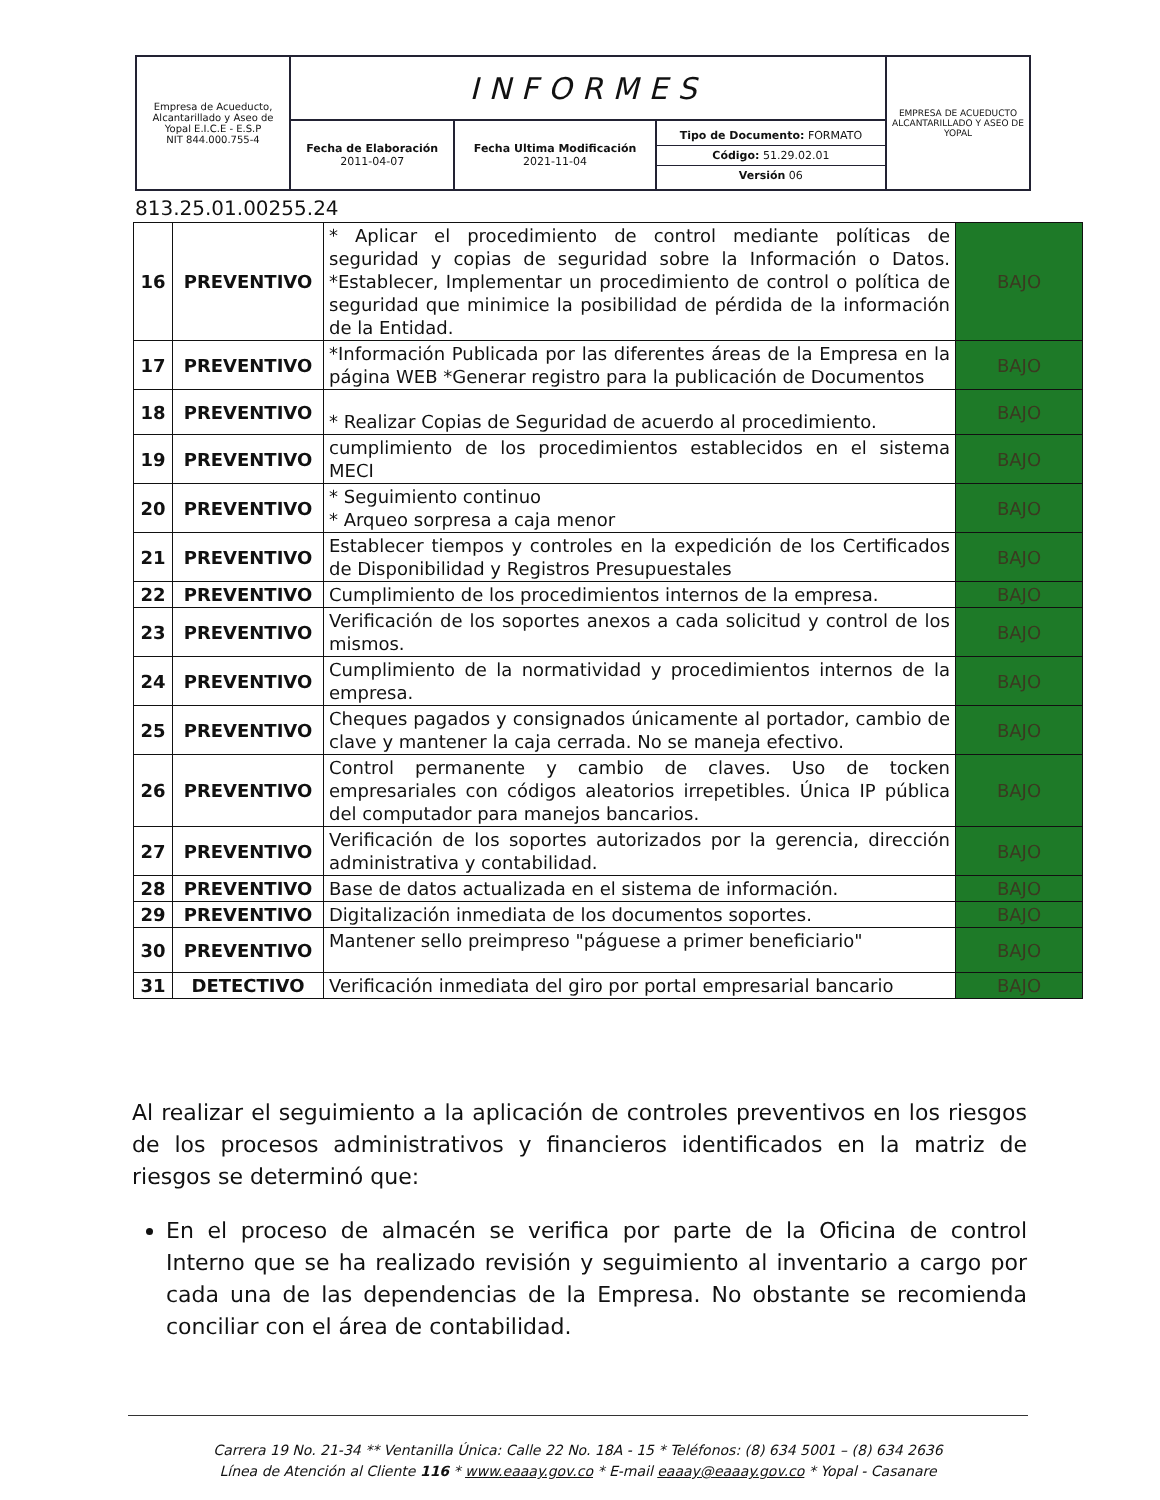| Empresa de Acueducto, Alcantarillado y Aseo de Yopal E.I.C.E - E.S.P NIT 844.000.755-4 | INFORMES | | | EMPRESA DE ACUEDUCTO ALCANTARILLADO Y ASEO DE YOPAL |
| | Fecha de Elaboración 2011-04-07 | Fecha Ultima Modificación 2021-11-04 | Tipo de Documento: FORMATO Código: 51.29.02.01 Versión 06 | |
813.25.01.00255.24
| 16 | PREVENTIVO | * Aplicar el procedimiento de control mediante políticas de seguridad y copias de seguridad sobre la Información o Datos. *Establecer, Implementar un procedimiento de control o política de seguridad que minimice la posibilidad de pérdida de la información de la Entidad. | BAJO |
| 17 | PREVENTIVO | *Información Publicada por las diferentes áreas de la Empresa en la página WEB *Generar registro para la publicación de Documentos | BAJO |
| 18 | PREVENTIVO | * Realizar Copias de Seguridad de acuerdo al procedimiento. | BAJO |
| 19 | PREVENTIVO | cumplimiento de los procedimientos establecidos en el sistema MECI | BAJO |
| 20 | PREVENTIVO | * Seguimiento continuo * Arqueo sorpresa a caja menor | BAJO |
| 21 | PREVENTIVO | Establecer tiempos y controles en la expedición de los Certificados de Disponibilidad y Registros Presupuestales | BAJO |
| 22 | PREVENTIVO | Cumplimiento de los procedimientos internos de la empresa. | BAJO |
| 23 | PREVENTIVO | Verificación de los soportes anexos a cada solicitud y control de los mismos. | BAJO |
| 24 | PREVENTIVO | Cumplimiento de la normatividad y procedimientos internos de la empresa. | BAJO |
| 25 | PREVENTIVO | Cheques pagados y consignados únicamente al portador, cambio de clave y mantener la caja cerrada. No se maneja efectivo. | BAJO |
| 26 | PREVENTIVO | Control permanente y cambio de claves. Uso de tocken empresariales con códigos aleatorios irrepetibles. Única IP pública del computador para manejos bancarios. | BAJO |
| 27 | PREVENTIVO | Verificación de los soportes autorizados por la gerencia, dirección administrativa y contabilidad. | BAJO |
| 28 | PREVENTIVO | Base de datos actualizada en el sistema de información. | BAJO |
| 29 | PREVENTIVO | Digitalización inmediata de los documentos soportes. | BAJO |
| 30 | PREVENTIVO | Mantener sello preimpreso "páguese a primer beneficiario" | BAJO |
| 31 | DETECTIVO | Verificación inmediata del giro por portal empresarial bancario | BAJO |
Al realizar el seguimiento a la aplicación de controles preventivos en los riesgos de los procesos administrativos y financieros identificados en la matriz de riesgos se determinó que:
En el proceso de almacén se verifica por parte de la Oficina de control Interno que se ha realizado revisión y seguimiento al inventario a cargo por cada una de las dependencias de la Empresa. No obstante se recomienda conciliar con el área de contabilidad.
Carrera 19 No. 21-34 ** Ventanilla Única: Calle 22 No. 18A - 15 * Teléfonos: (8) 634 5001 – (8) 634 2636
Línea de Atención al Cliente 116 * www.eaaay.gov.co * E-mail eaaay@eaaay.gov.co * Yopal - Casanare